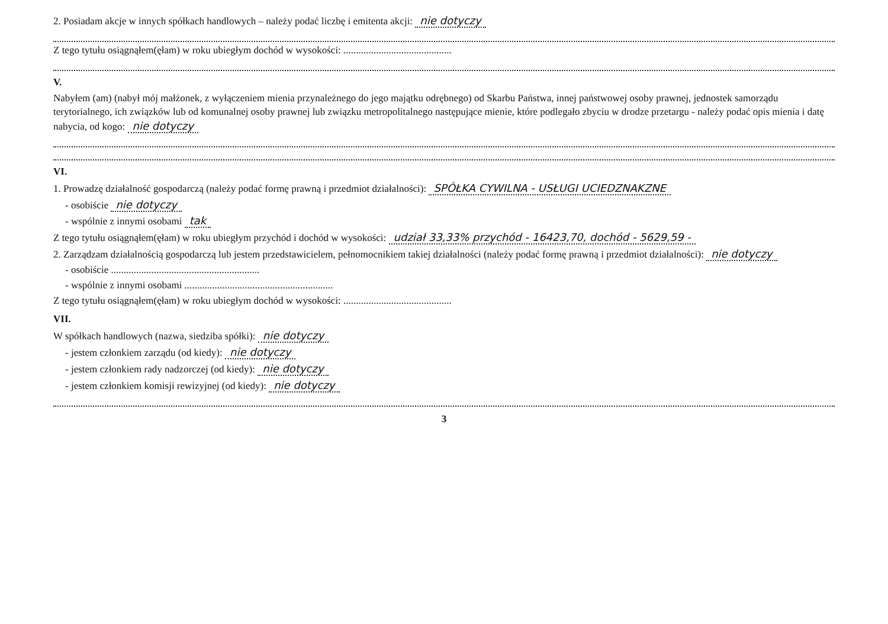2. Posiadam akcje w innych spółkach handlowych – należy podać liczbę i emitenta akcji: nie dotyczy
Z tego tytułu osiągnąłem(ęłam) w roku ubiegłym dochód w wysokości: ...........................................
V.
Nabyłem (am) (nabył mój małżonek, z wyłączeniem mienia przynależnego do jego majątku odrębnego) od Skarbu Państwa, innej państwowej osoby prawnej, jednostek samorządu terytorialnego, ich związków lub od komunalnej osoby prawnej lub związku metropolitalnego następujące mienie, które podlegało zbyciu w drodze przetargu - należy podać opis mienia i datę nabycia, od kogo: nie dotyczy
VI.
1. Prowadzę działalność gospodarczą (należy podać formę prawną i przedmiot działalności): SPÓŁKA CYWILNA - USŁUGI UCIEDZNAKZNE
- osobiście nie dotyczy
- wspólnie z innymi osobami tak
Z tego tytułu osiągnąłem(ęłam) w roku ubiegłym przychód i dochód w wysokości: udział 33,33% przychód - 16423,70, dochód - 5629,59 -
2. Zarządzam działalnością gospodarczą lub jestem przedstawicielem, pełnomocnikiem takiej działalności (należy podać formę prawną i przedmiot działalności): nie dotyczy
- osobiście ...........................................................
- wspólnie z innymi osobami ...........................................................
Z tego tytułu osiągnąłem(ęłam) w roku ubiegłym dochód w wysokości: ...........................................
VII.
W spółkach handlowych (nazwa, siedziba spółki): nie dotyczy
- jestem członkiem zarządu (od kiedy): nie dotyczy
- jestem członkiem rady nadzorczej (od kiedy): nie dotyczy
- jestem członkiem komisji rewizyjnej (od kiedy): nie dotyczy
3